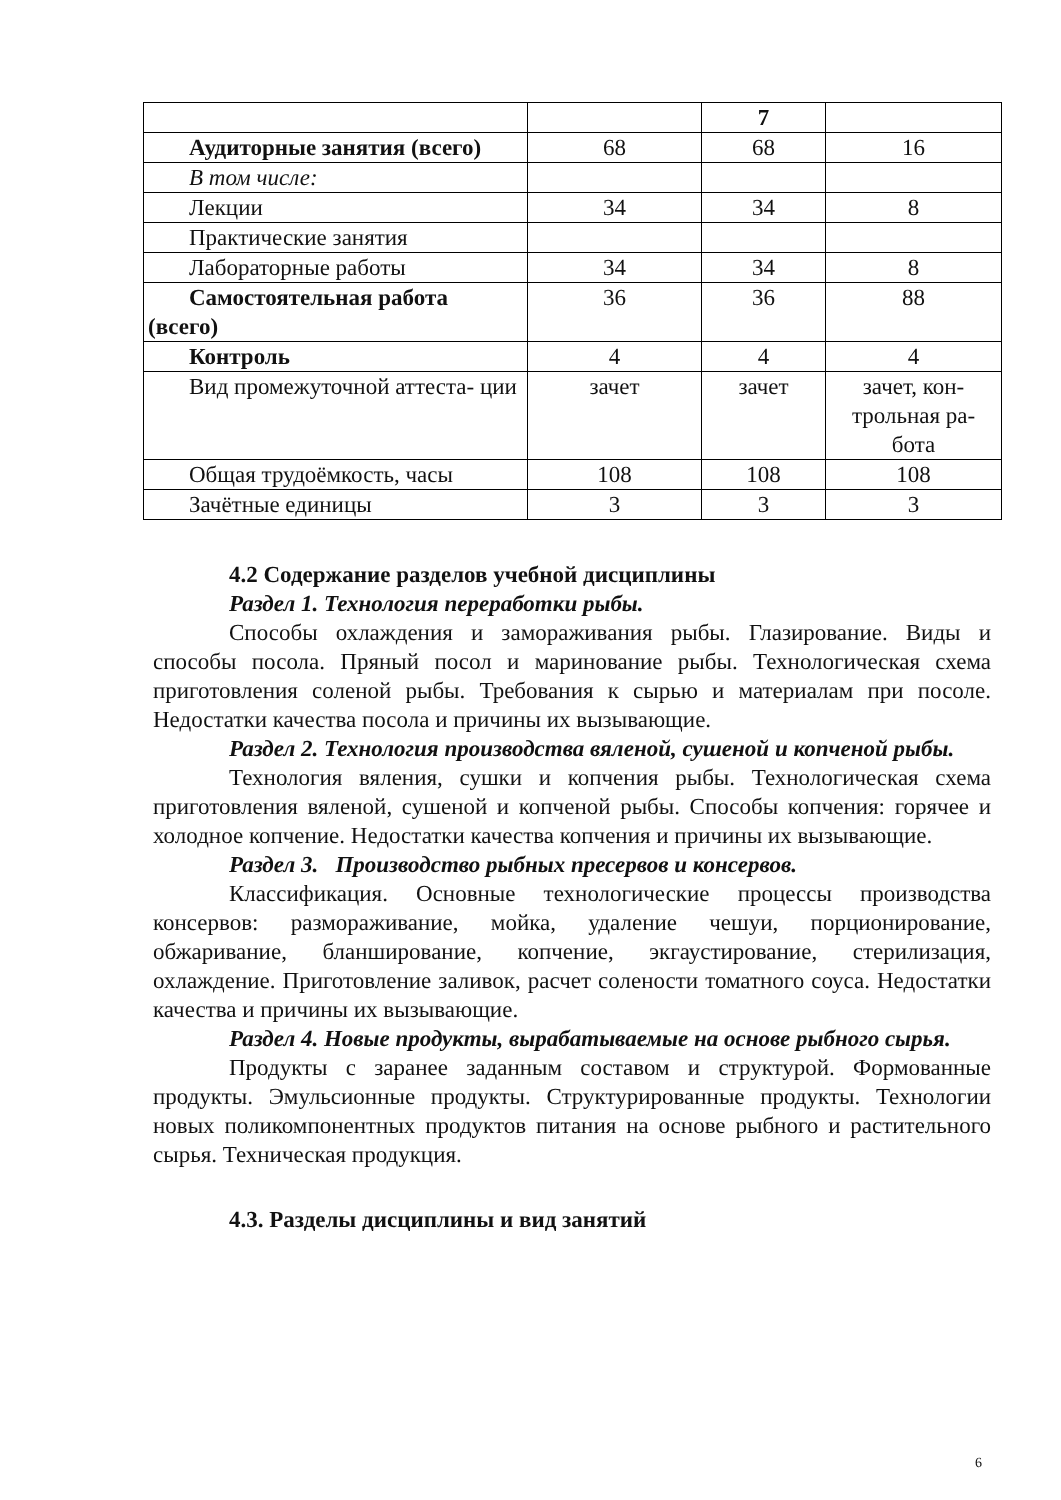| | | 7 | |
| Аудиторные занятия (всего) | 68 | 68 | 16 |
| В том числе: | | | |
| Лекции | 34 | 34 | 8 |
| Практические занятия | | | |
| Лабораторные работы | 34 | 34 | 8 |
| Самостоятельная работа (всего) | 36 | 36 | 88 |
| Контроль | 4 | 4 | 4 |
| Вид промежуточной аттеста- ции | зачет | зачет | зачет, кон- трольная ра- бота |
| Общая трудоёмкость, часы | 108 | 108 | 108 |
| Зачётные единицы | 3 | 3 | 3 |
4.2 Содержание разделов учебной дисциплины
Раздел 1. Технология переработки рыбы.
Способы охлаждения и замораживания рыбы. Глазирование. Виды и способы посола. Пряный посол и маринование рыбы. Технологическая схема приготовления соленой рыбы. Требования к сырью и материалам при посоле. Недостатки качества посола и причины их вызывающие.
Раздел 2. Технология производства вяленой, сушеной и копченой рыбы.
Технология вяления, сушки и копчения рыбы. Технологическая схема приготовления вяленой, сушеной и копченой рыбы. Способы копчения: горячее и холодное копчение. Недостатки качества копчения и причины их вызывающие.
Раздел 3. Производство рыбных пресервов и консервов.
Классификация. Основные технологические процессы производства консервов: размораживание, мойка, удаление чешуи, порционирование, обжаривание, бланширование, копчение, экгаустирование, стерилизация, охлаждение. Приготовление заливок, расчет солености томатного соуса. Недостатки качества и причины их вызывающие.
Раздел 4. Новые продукты, вырабатываемые на основе рыбного сырья.
Продукты с заранее заданным составом и структурой. Формованные продукты. Эмульсионные продукты. Структурированные продукты. Технологии новых поликомпонентных продуктов питания на основе рыбного и растительного сырья. Техническая продукция.
4.3. Разделы дисциплины и вид занятий
6